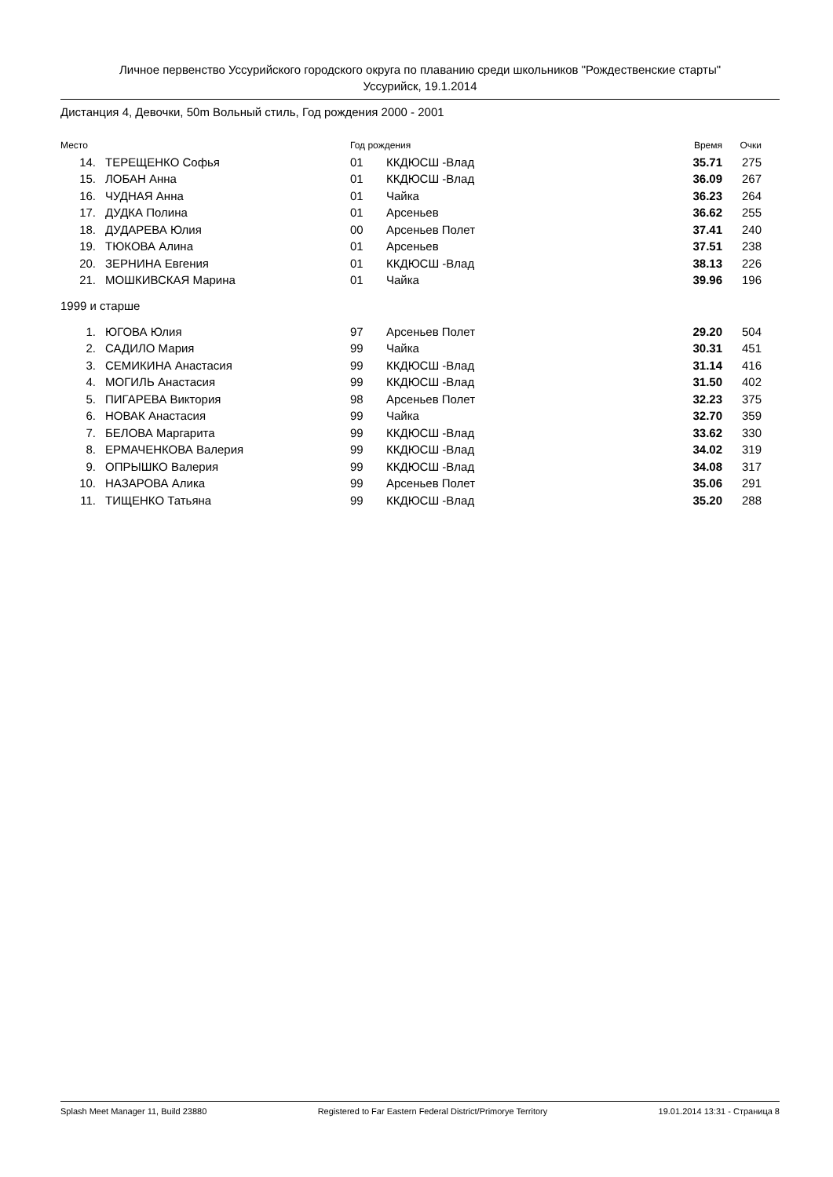Личное первенство Уссурийского городского округа по плаванию среди школьников "Рождественские старты"
Уссурийск, 19.1.2014
Дистанция 4, Девочки, 50m Вольный стиль, Год рождения 2000 - 2001
| Место | | Год рождения | | Время | Очки |
| --- | --- | --- | --- | --- | --- |
| 14. | ТЕРЕЩЕНКО Софья | 01 | ККДЮСШ -Влад | 35.71 | 275 |
| 15. | ЛОБАН Анна | 01 | ККДЮСШ -Влад | 36.09 | 267 |
| 16. | ЧУДНАЯ Анна | 01 | Чайка | 36.23 | 264 |
| 17. | ДУДКА Полина | 01 | Арсеньев | 36.62 | 255 |
| 18. | ДУДАРЕВА Юлия | 00 | Арсеньев Полет | 37.41 | 240 |
| 19. | ТЮКОВА Алина | 01 | Арсеньев | 37.51 | 238 |
| 20. | ЗЕРНИНА Евгения | 01 | ККДЮСШ -Влад | 38.13 | 226 |
| 21. | МОШКИВСКАЯ Марина | 01 | Чайка | 39.96 | 196 |
| 1999 и старше | | | | | |
| 1. | ЮГОВА Юлия | 97 | Арсеньев Полет | 29.20 | 504 |
| 2. | САДИЛО Мария | 99 | Чайка | 30.31 | 451 |
| 3. | СЕМИКИНА Анастасия | 99 | ККДЮСШ -Влад | 31.14 | 416 |
| 4. | МОГИЛЬ Анастасия | 99 | ККДЮСШ -Влад | 31.50 | 402 |
| 5. | ПИГАРЕВА Виктория | 98 | Арсеньев Полет | 32.23 | 375 |
| 6. | НОВАК Анастасия | 99 | Чайка | 32.70 | 359 |
| 7. | БЕЛОВА Маргарита | 99 | ККДЮСШ -Влад | 33.62 | 330 |
| 8. | ЕРМАЧЕНКОВА Валерия | 99 | ККДЮСШ -Влад | 34.02 | 319 |
| 9. | ОПРЫШКО Валерия | 99 | ККДЮСШ -Влад | 34.08 | 317 |
| 10. | НАЗАРОВА Алика | 99 | Арсеньев Полет | 35.06 | 291 |
| 11. | ТИЩЕНКО Татьяна | 99 | ККДЮСШ -Влад | 35.20 | 288 |
Splash Meet Manager 11, Build 23880 Registered to Far Eastern Federal District/Primorye Territory 19.01.2014 13:31 - Страница 8